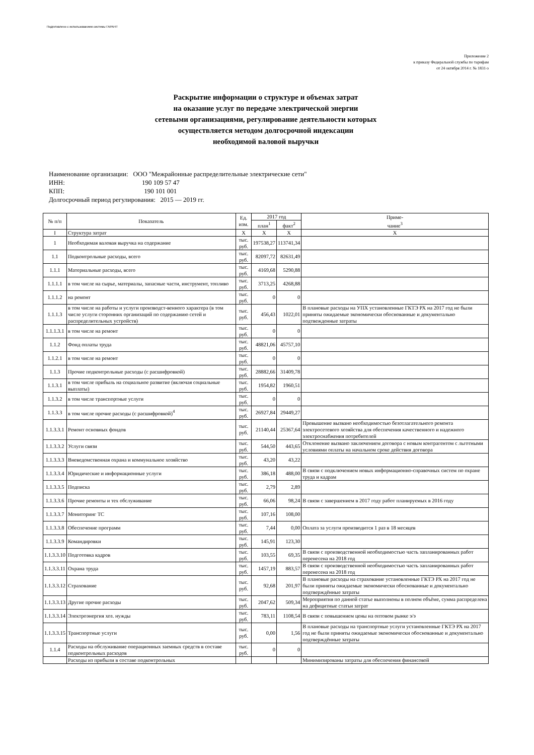Подготовлено с использованием системы ГАРАНТ
Приложение 2
к приказу Федеральной службы по тарифам
от 24 октября 2014 г. № 1831-э
Раскрытие информации о структуре и объемах затрат
на оказание услуг по передаче электрической энергии
сетевыми организациями, регулирование деятельности которых
осуществляется методом долгосрочной индексации
необходимой валовой выручки
Наименование организации: ООО "Межрайонные распределительные электрические сети"
ИНН: 190 109 57 47
КПП: 190 101 001
Долгосрочный период регулирования: 2015 — 2019 гг.
| № п/п | Показатель | Ед. изм. | 2017 год | | Приме- чание<sup>3</sup> |
| --- | --- | --- | --- | --- | --- |
| | | | план<sup>1</sup> | факт<sup>2</sup> | |
| I | Структура затрат | X | X | X | X |
| 1 | Необходимая валовая выручка на содержание | тыс. руб. | 197538,27 | 113741,34 | |
| 1.1 | Подконтрольные расходы, всего | тыс. руб. | 82097,72 | 82631,49 | |
| 1.1.1 | Материальные расходы, всего | тыс. руб. | 4169,68 | 5290,88 | |
| 1.1.1.1 | в том числе на сырье, материалы, запасные части, инструмент, топливо | тыс. руб. | 3713,25 | 4268,88 | |
| 1.1.1.2 | на ремонт | тыс. руб. | 0 | 0 | |
| 1.1.1.3 | в том числе на работы и услуги производст-венного характера (в том числе услуги сторонних организаций по содержанию сетей и распределительных устройств) | тыс. руб. | 456,43 | 1022,01 | В плановые расходы на УПХ установленные ГКТЭ РХ на 2017 год не были приняты ожидаемые экономически обоснованные и документально подтвежденные затраты |
| 1.1.1.3.1 | в том числе на ремонт | тыс. руб. | 0 | 0 | |
| 1.1.2 | Фонд оплаты труда | тыс. руб. | 48821,06 | 45757,10 | |
| 1.1.2.1 | в том числе на ремонт | тыс. руб. | 0 | 0 | |
| 1.1.3 | Прочие подконтрольные расходы (с расшифровкой) | тыс. руб. | 28882,66 | 31409,78 | |
| 1.1.3.1 | в том числе прибыль на социальное развитие (включая социальные выплаты) | тыс. руб. | 1954,82 | 1960,51 | |
| 1.1.3.2 | в том числе транспортные услуги | тыс. руб. | 0 | 0 | |
| 1.1.3.3 | в том числе прочие расходы (с расшифровкой)<sup>4</sup> | тыс. руб. | 26927,84 | 29449,27 | |
| 1.1.3.3.1 | Ремонт основных фондов | тыс. руб. | 21140,44 | 25367,64 | Превышение вызвано необходимостью безотлагательного ремонта электросетевого хозяйства для обеспечения качественного и надежного электроснабжения потребителей |
| 1.1.3.3.2 | Услуги связи | тыс. руб. | 544,50 | 443,65 | Отклонение вызвано заключением договора с новым контрагентом с льготными условиями оплаты на начальном сроке действия договора |
| 1.1.3.3.3 | Вневедомственная охрана и коммунальное хозяйство | тыс. руб. | 43,20 | 43,22 | |
| 1.1.3.3.4 | Юридические и информационные услуги | тыс. руб. | 386,18 | 488,00 | В связи с подключением новых информационно-справочных систем по охране труда и кадрам |
| 1.1.3.3.5 | Подписка | тыс. руб. | 2,79 | 2,89 | |
| 1.1.3.3.6 | Прочие ремонты и тех обслуживание | тыс. руб. | 66,06 | 98,24 | В связи с завершением в 2017 году работ планируемых в 2016 году |
| 1.1.3.3.7 | Мониторинг ТС | тыс. руб. | 107,16 | 108,00 | |
| 1.1.3.3.8 | Обеспечение программ | тыс. руб. | 7,44 | 0,00 | Оплата за услуги производится 1 раз в 18 месяцев |
| 1.1.3.3.9 | Командировки | тыс. руб. | 145,91 | 123,30 | |
| 1.1.3.3.10 | Подготовка кадров | тыс. руб. | 103,55 | 69,35 | В связи с производственной необходимостью часть запланированных работ перенесена на 2018 год |
| 1.1.3.3.11 | Охрана труда | тыс. руб. | 1457,19 | 883,57 | В связи с производственной необходимостью часть запланированных работ перенесена на 2018 год |
| 1.1.3.3.12 | Страхование | тыс. руб. | 92,68 | 201,97 | В плановые расходы на страхование установленные ГКТЭ РХ на 2017 год не были приняты ожидаемые экономически обоснованные и документально подтверждённые затраты |
| 1.1.3.3.13 | Другие прочие расходы | тыс. руб. | 2047,62 | 509,34 | Мероприятия по данной статье выполнены в полном объёме, сумма распределена на дефицитные статьи затрат |
| 1.1.3.3.14 | Электроэнергия хоз. нужды | тыс. руб. | 783,11 | 1108,54 | В связи с повышением цены на оптовом рынке э/э |
| 1.1.3.3.15 | Транспортные услуги | тыс. руб. | 0,00 | 1,56 | В плановые расходы на транспортные услуги установленные ГКТЭ РХ на 2017 год не были приняты ожидаемые экономически обоснованные и документально подтверждённые затраты |
| 1.1.4 | Расходы на обслуживание операционных заемных средств в составе подконтрольных расходов | тыс. руб. | 0 | 0 | |
| | Расходы из прибыли в составе подконтрольных | | | | Минимизированы затраты для обеспечения финансовой |